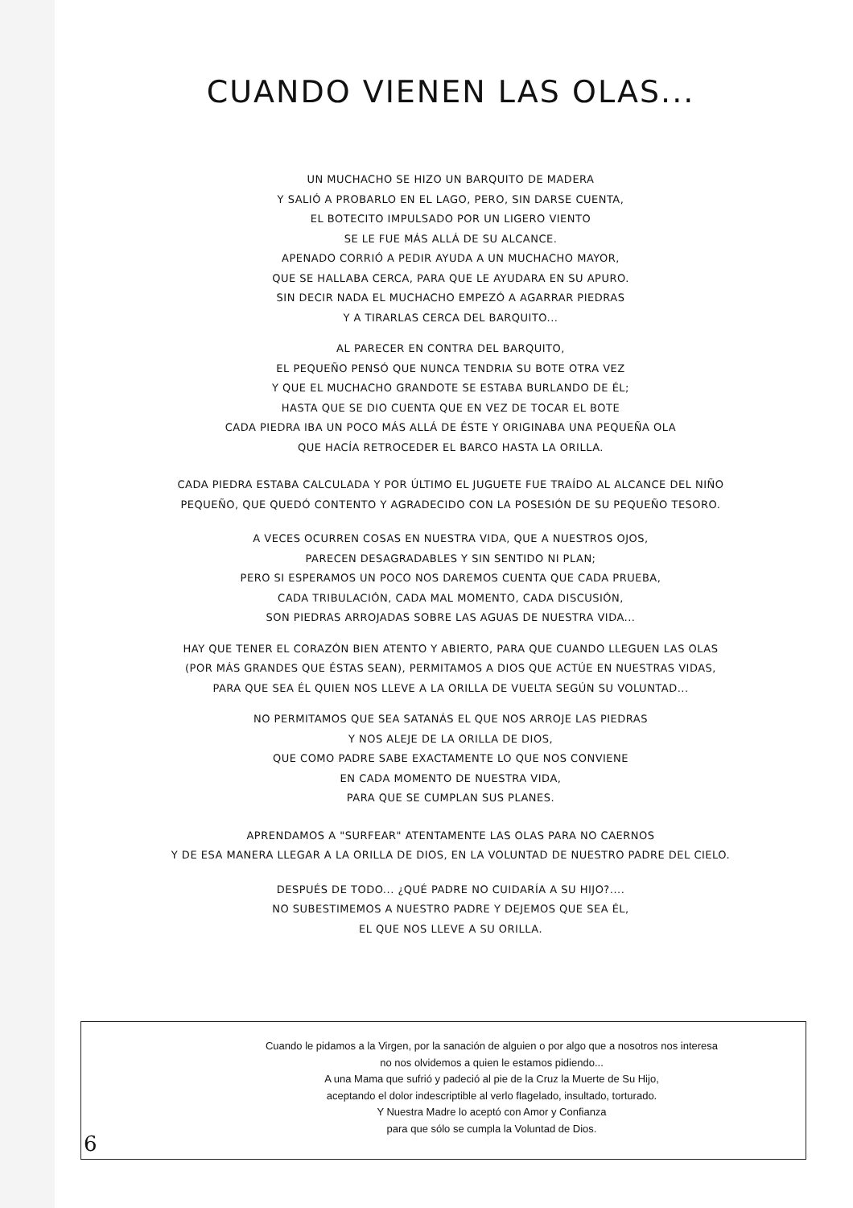CUANDO VIENEN LAS OLAS...
UN MUCHACHO SE HIZO UN BARQUITO DE MADERA
Y SALIÓ A PROBARLO EN EL LAGO, PERO, SIN DARSE CUENTA,
EL BOTECITO IMPULSADO POR UN LIGERO VIENTO
SE LE FUE MÁS ALLÁ DE SU ALCANCE.
APENADO CORRIÓ A PEDIR AYUDA A UN MUCHACHO MAYOR,
QUE SE HALLABA CERCA, PARA QUE LE AYUDARA EN SU APURO.
SIN DECIR NADA EL MUCHACHO EMPEZÓ A AGARRAR PIEDRAS
Y A TIRARLAS CERCA DEL BARQUITO...
AL PARECER EN CONTRA DEL BARQUITO,
EL PEQUEÑO PENSÓ QUE NUNCA TENDRIA SU BOTE OTRA VEZ
Y QUE EL MUCHACHO GRANDOTE SE ESTABA BURLANDO DE ÉL;
HASTA QUE SE DIO CUENTA QUE EN VEZ DE TOCAR EL BOTE
CADA PIEDRA IBA UN POCO MÁS ALLÁ DE ÉSTE Y ORIGINABA UNA PEQUEÑA OLA
QUE HACÍA RETROCEDER EL BARCO HASTA LA ORILLA.
CADA PIEDRA ESTABA CALCULADA Y POR ÚLTIMO EL JUGUETE FUE TRAÍDO AL ALCANCE DEL NIÑO
PEQUEÑO, QUE QUEDÓ CONTENTO Y AGRADECIDO CON LA POSESIÓN DE SU PEQUEÑO TESORO.
A VECES OCURREN COSAS EN NUESTRA VIDA, QUE A NUESTROS OJOS,
PARECEN DESAGRADABLES Y SIN SENTIDO NI PLAN;
PERO SI ESPERAMOS UN POCO NOS DAREMOS CUENTA QUE CADA PRUEBA,
CADA TRIBULACIÓN, CADA MAL MOMENTO, CADA DISCUSIÓN,
SON PIEDRAS ARROJADAS SOBRE LAS AGUAS DE NUESTRA VIDA...
HAY QUE TENER EL CORAZÓN BIEN ATENTO Y ABIERTO, PARA QUE CUANDO LLEGUEN LAS OLAS
(POR MÁS GRANDES QUE ÉSTAS SEAN), PERMITAMOS A DIOS QUE ACTÚE EN NUESTRAS VIDAS,
PARA QUE SEA ÉL QUIEN NOS LLEVE A LA ORILLA DE VUELTA SEGÚN SU VOLUNTAD...
NO PERMITAMOS QUE SEA SATANÁS EL QUE NOS ARROJE LAS PIEDRAS
Y NOS ALEJE DE LA ORILLA DE DIOS,
QUE COMO PADRE SABE EXACTAMENTE LO QUE NOS CONVIENE
EN CADA MOMENTO DE NUESTRA VIDA,
PARA QUE SE CUMPLAN SUS PLANES.
APRENDAMOS A "SURFEAR" ATENTAMENTE LAS OLAS PARA NO CAERNOS
Y DE ESA MANERA LLEGAR A LA ORILLA DE DIOS, EN LA VOLUNTAD DE NUESTRO PADRE DEL CIELO.
DESPUÉS DE TODO... ¿QUÉ PADRE NO CUIDARÍA A SU HIJO?....
NO SUBESTIMEMOS A NUESTRO PADRE Y DEJEMOS QUE SEA ÉL,
EL QUE NOS LLEVE A SU ORILLA.
Cuando le pidamos a la Virgen, por la sanación de alguien o por algo que a nosotros nos interesa
no nos olvidemos a quien le estamos pidiendo...
A una Mama que sufrió y padeció al pie de la Cruz la Muerte de Su Hijo,
aceptando el dolor indescriptible al verlo flagelado, insultado, torturado.
Y Nuestra Madre lo aceptó con Amor y Confianza
para que sólo se cumpla la Voluntad de Dios.
6